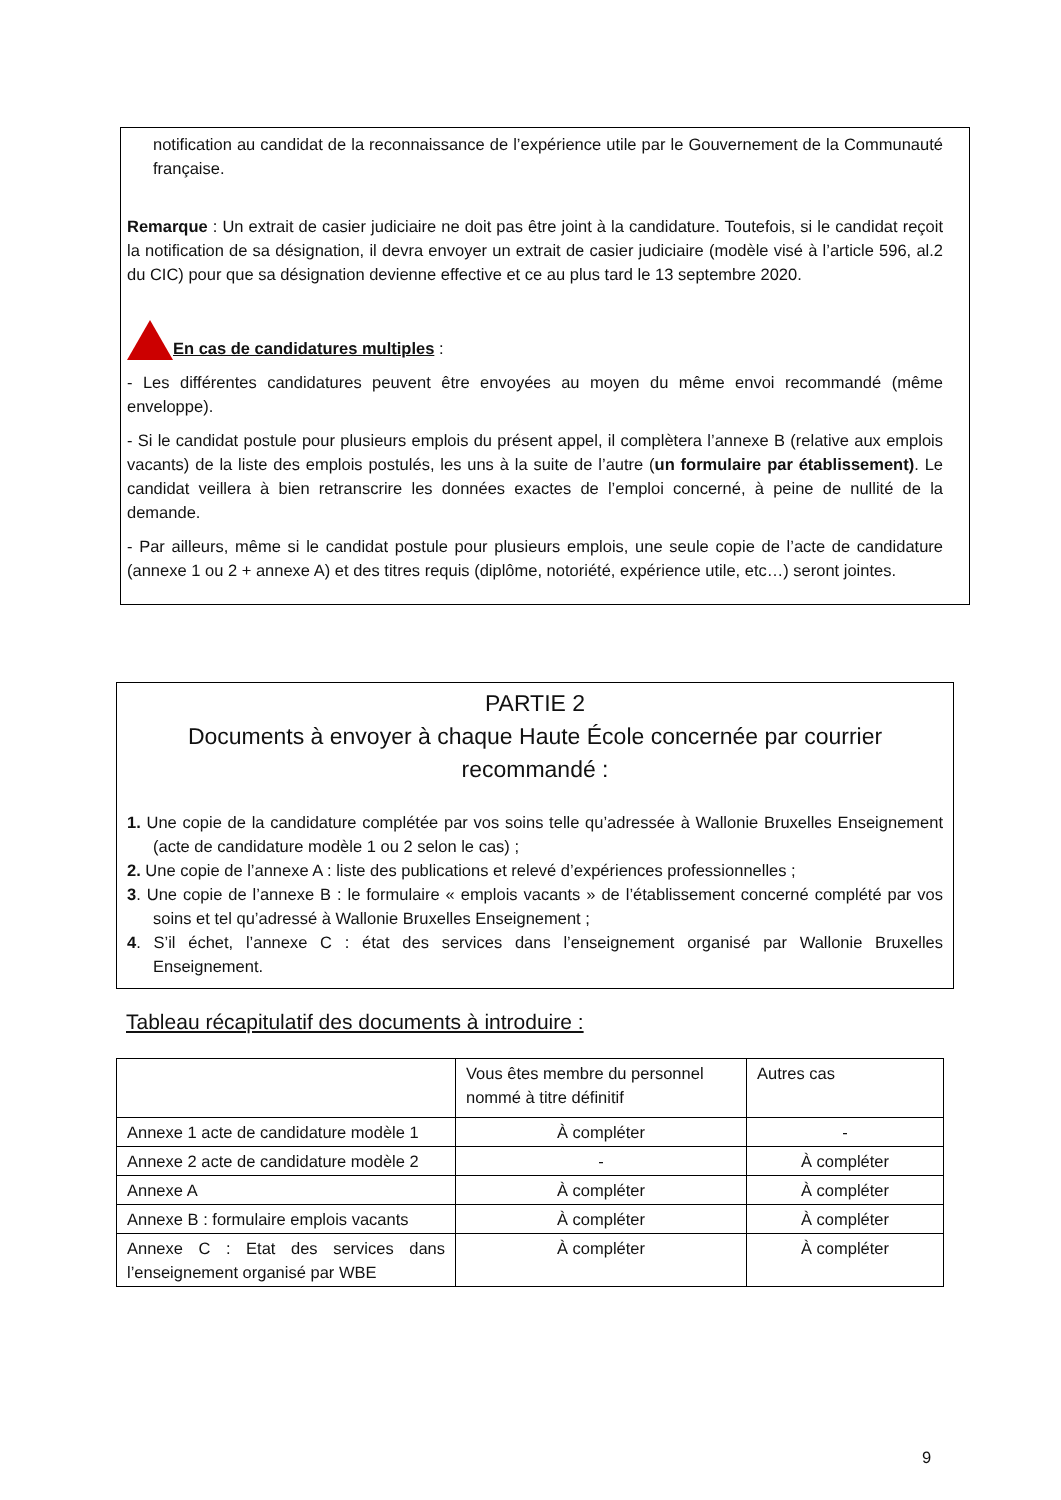notification au candidat de la reconnaissance de l’expérience utile par le Gouvernement de la Communauté française.
Remarque : Un extrait de casier judiciaire ne doit pas être joint à la candidature. Toutefois, si le candidat reçoit la notification de sa désignation, il devra envoyer un extrait de casier judiciaire (modèle visé à l’article 596, al.2 du CIC) pour que sa désignation devienne effective et ce au plus tard le 13 septembre 2020.
En cas de candidatures multiples :
- Les différentes candidatures peuvent être envoyées au moyen du même envoi recommandé (même enveloppe).
- Si le candidat postule pour plusieurs emplois du présent appel, il complètera l’annexe B (relative aux emplois vacants) de la liste des emplois postulés, les uns à la suite de l’autre (un formulaire par établissement). Le candidat veillera à bien retranscrire les données exactes de l’emploi concerné, à peine de nullité de la demande.
- Par ailleurs, même si le candidat postule pour plusieurs emplois, une seule copie de l’acte de candidature (annexe 1 ou 2 + annexe A) et des titres requis (diplôme, notoriété, expérience utile, etc…) seront jointes.
PARTIE 2
Documents à envoyer à chaque Haute École concernée par courrier recommandé :
1. Une copie de la candidature complétée par vos soins telle qu’adressée à Wallonie Bruxelles Enseignement (acte de candidature modèle 1 ou 2 selon le cas) ;
2. Une copie de l’annexe A : liste des publications et relevé d’expériences professionnelles ;
3. Une copie de l’annexe B : le formulaire « emplois vacants » de l’établissement concerné complété par vos soins et tel qu’adressé à Wallonie Bruxelles Enseignement ;
4. S’il échet, l’annexe C : état des services dans l’enseignement organisé par Wallonie Bruxelles Enseignement.
Tableau récapitulatif des documents à introduire :
| | Vous êtes membre du personnel nommé à titre définitif | Autres cas |
| Annexe 1 acte de candidature modèle 1 | À compléter | - |
| Annexe 2 acte de candidature modèle 2 | - | À compléter |
| Annexe A | À compléter | À compléter |
| Annexe B : formulaire emplois vacants | À compléter | À compléter |
| Annexe C : Etat des services dans l’enseignement organisé par WBE | À compléter | À compléter |
9